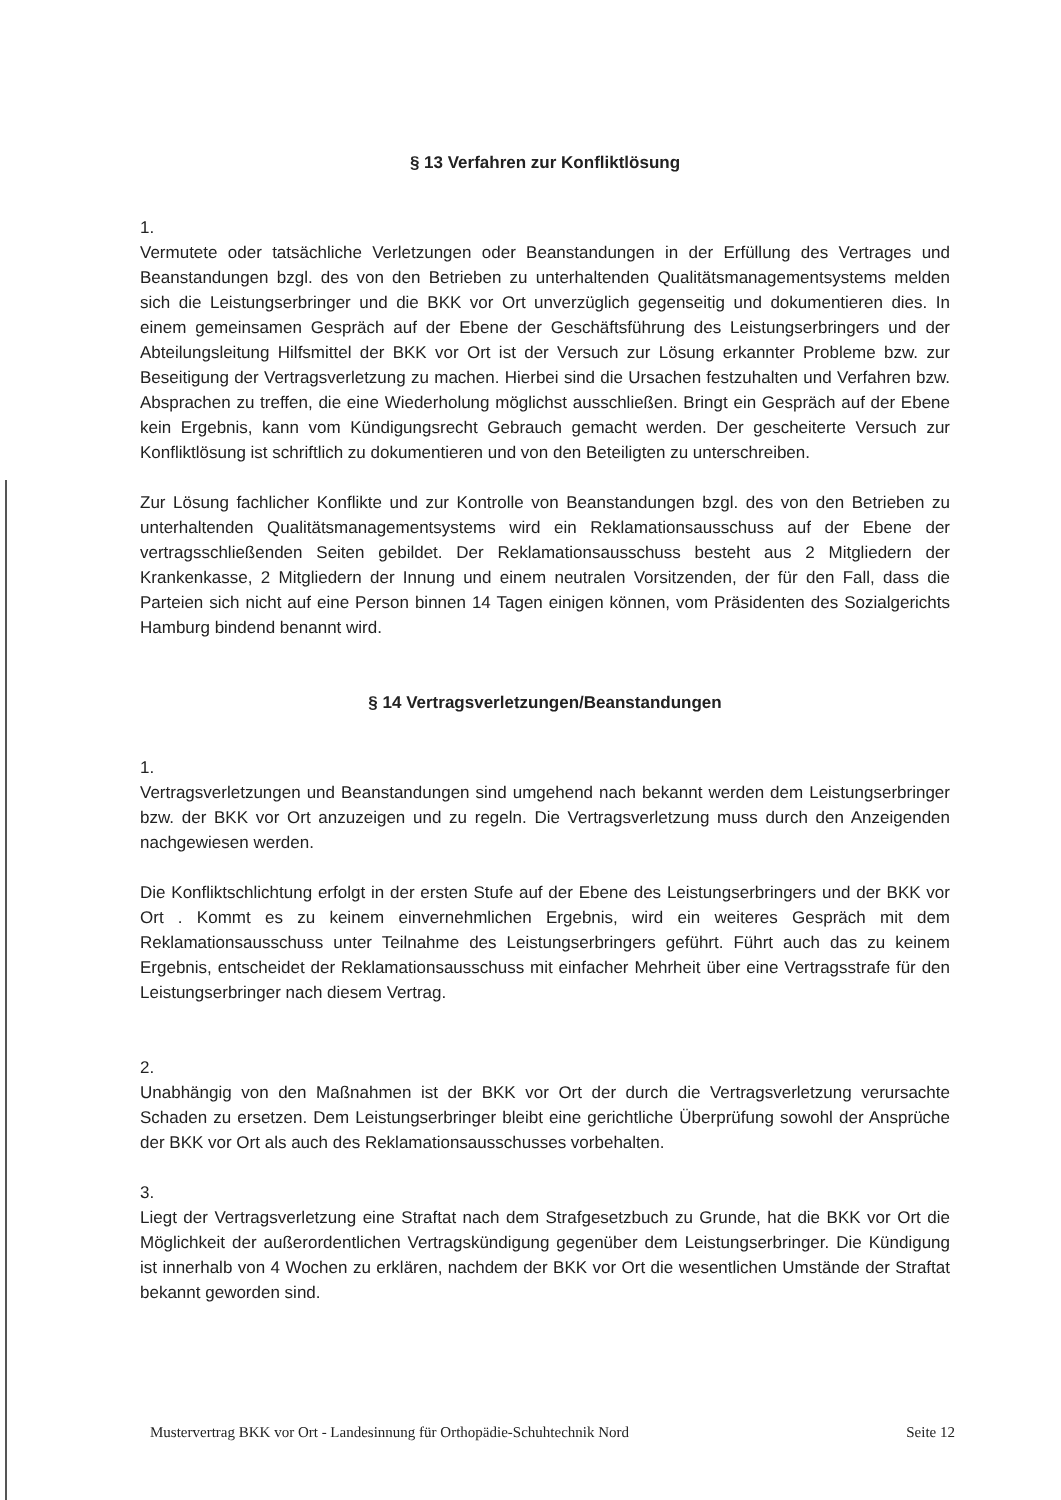§ 13 Verfahren zur Konfliktlösung
1.
Vermutete oder tatsächliche Verletzungen oder Beanstandungen in der Erfüllung des Vertrages und Beanstandungen bzgl. des von den Betrieben zu unterhaltenden Qualitätsmanagementsystems melden sich die Leistungserbringer und die BKK vor Ort unverzüglich gegenseitig und dokumentieren dies. In einem gemeinsamen Gespräch auf der Ebene der Geschäftsführung des Leistungserbringers und der Abteilungsleitung Hilfsmittel der BKK vor Ort ist der Versuch zur Lösung erkannter Probleme bzw. zur Beseitigung der Vertragsverletzung zu machen. Hierbei sind die Ursachen festzuhalten und Verfahren bzw. Absprachen zu treffen, die eine Wiederholung möglichst ausschließen. Bringt ein Gespräch auf der Ebene kein Ergebnis, kann vom Kündigungsrecht Gebrauch gemacht werden. Der gescheiterte Versuch zur Konfliktlösung ist schriftlich zu dokumentieren und von den Beteiligten zu unterschreiben.
Zur Lösung fachlicher Konflikte und zur Kontrolle von Beanstandungen bzgl. des von den Betrieben zu unterhaltenden Qualitätsmanagementsystems wird ein Reklamationsausschuss auf der Ebene der vertragsschließenden Seiten gebildet. Der Reklamationsausschuss besteht aus 2 Mitgliedern der Krankenkasse, 2 Mitgliedern der Innung und einem neutralen Vorsitzenden, der für den Fall, dass die Parteien sich nicht auf eine Person binnen 14 Tagen einigen können, vom Präsidenten des Sozialgerichts Hamburg bindend benannt wird.
§ 14 Vertragsverletzungen/Beanstandungen
1.
Vertragsverletzungen und Beanstandungen sind umgehend nach bekannt werden dem Leistungserbringer bzw. der BKK vor Ort anzuzeigen und zu regeln. Die Vertragsverletzung muss durch den Anzeigenden nachgewiesen werden.
Die Konfliktschlichtung erfolgt in der ersten Stufe auf der Ebene des Leistungserbringers und der BKK vor Ort . Kommt es zu keinem einvernehmlichen Ergebnis, wird ein weiteres Gespräch mit dem Reklamationsausschuss unter Teilnahme des Leistungserbringers geführt. Führt auch das zu keinem Ergebnis, entscheidet der Reklamationsausschuss mit einfacher Mehrheit über eine Vertragsstrafe für den Leistungserbringer nach diesem Vertrag.
2.
Unabhängig von den Maßnahmen ist der BKK vor Ort der durch die Vertragsverletzung verursachte Schaden zu ersetzen. Dem Leistungserbringer bleibt eine gerichtliche Überprüfung sowohl der Ansprüche der BKK vor Ort als auch des Reklamationsausschusses vorbehalten.
3.
Liegt der Vertragsverletzung eine Straftat nach dem Strafgesetzbuch zu Grunde, hat die BKK vor Ort die Möglichkeit der außerordentlichen Vertragskündigung gegenüber dem Leistungserbringer. Die Kündigung ist innerhalb von 4 Wochen zu erklären, nachdem der BKK vor Ort die wesentlichen Umstände der Straftat bekannt geworden sind.
Mustervertrag BKK vor Ort - Landesinnung für Orthopädie-Schuhtechnik Nord Seite 12